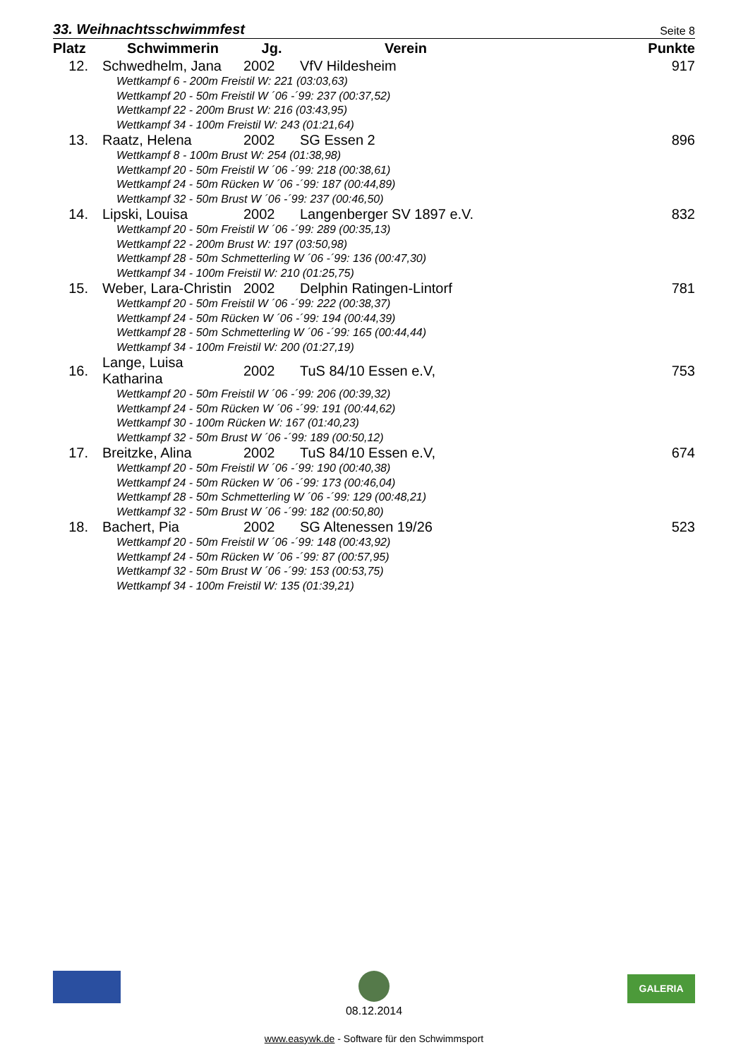33. Weihnachtsschwimmfest Seite 8
| Platz | Schwimmerin | Jg. | Verein | Punkte |
| --- | --- | --- | --- | --- |
| 12. | Schwedhelm, Jana | 2002 | VfV Hildesheim | 917 |
| Wettkampf 6 - 200m Freistil W: 221 (03:03,63) Wettkampf 20 - 50m Freistil W ´06 -´99: 237 (00:37,52) Wettkampf 22 - 200m Brust W: 216 (03:43,95) Wettkampf 34 - 100m Freistil W: 243 (01:21,64) | | | | |
| 13. | Raatz, Helena | 2002 | SG Essen 2 | 896 |
| Wettkampf 8 - 100m Brust W: 254 (01:38,98) Wettkampf 20 - 50m Freistil W ´06 -´99: 218 (00:38,61) Wettkampf 24 - 50m Rücken W ´06 -´99: 187 (00:44,89) Wettkampf 32 - 50m Brust W ´06 -´99: 237 (00:46,50) | | | | |
| 14. | Lipski, Louisa | 2002 | Langenberger SV 1897 e.V. | 832 |
| Wettkampf 20 - 50m Freistil W ´06 -´99: 289 (00:35,13) Wettkampf 22 - 200m Brust W: 197 (03:50,98) Wettkampf 28 - 50m Schmetterling W ´06 -´99: 136 (00:47,30) Wettkampf 34 - 100m Freistil W: 210 (01:25,75) | | | | |
| 15. | Weber, Lara-Christin | 2002 | Delphin Ratingen-Lintorf | 781 |
| Wettkampf 20 - 50m Freistil W ´06 -´99: 222 (00:38,37) Wettkampf 24 - 50m Rücken W ´06 -´99: 194 (00:44,39) Wettkampf 28 - 50m Schmetterling W ´06 -´99: 165 (00:44,44) Wettkampf 34 - 100m Freistil W: 200 (01:27,19) | | | | |
| 16. | Lange, Luisa Katharina | 2002 | TuS 84/10 Essen e.V, | 753 |
| Wettkampf 20 - 50m Freistil W ´06 -´99: 206 (00:39,32) Wettkampf 24 - 50m Rücken W ´06 -´99: 191 (00:44,62) Wettkampf 30 - 100m Rücken W: 167 (01:40,23) Wettkampf 32 - 50m Brust W ´06 -´99: 189 (00:50,12) | | | | |
| 17. | Breitzke, Alina | 2002 | TuS 84/10 Essen e.V, | 674 |
| Wettkampf 20 - 50m Freistil W ´06 -´99: 190 (00:40,38) Wettkampf 24 - 50m Rücken W ´06 -´99: 173 (00:46,04) Wettkampf 28 - 50m Schmetterling W ´06 -´99: 129 (00:48,21) Wettkampf 32 - 50m Brust W ´06 -´99: 182 (00:50,80) | | | | |
| 18. | Bachert, Pia | 2002 | SG Altenessen 19/26 | 523 |
| Wettkampf 20 - 50m Freistil W ´06 -´99: 148 (00:43,92) Wettkampf 24 - 50m Rücken W ´06 -´99: 87 (00:57,95) Wettkampf 32 - 50m Brust W ´06 -´99: 153 (00:53,75) Wettkampf 34 - 100m Freistil W: 135 (01:39,21) | | | | |
08.12.2014 GALERIA
www.easywk.de - Software für den Schwimmsport